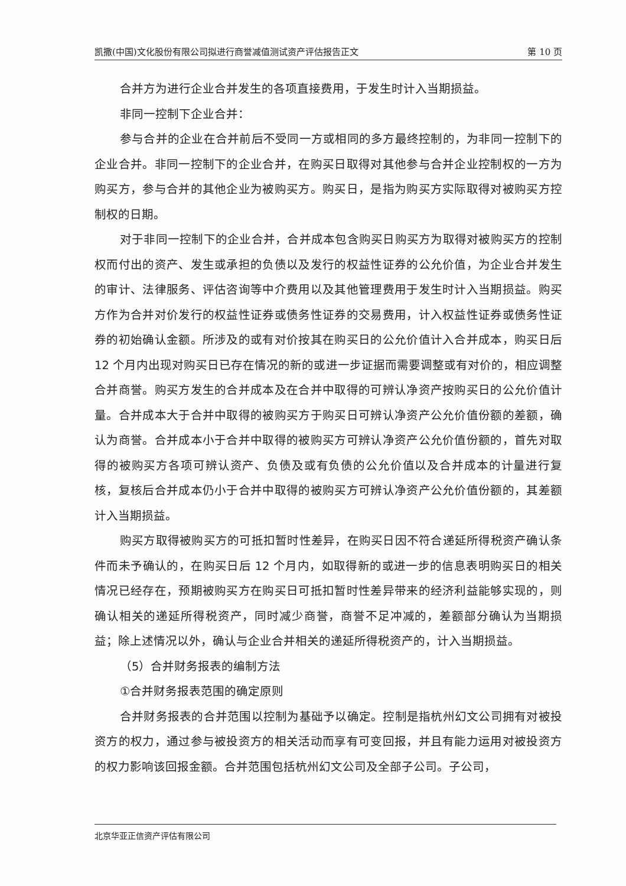凯撒(中国)文化股份有限公司拟进行商誉减值测试资产评估报告正文 第 10 页
合并方为进行企业合并发生的各项直接费用，于发生时计入当期损益。
非同一控制下企业合并：
参与合并的企业在合并前后不受同一方或相同的多方最终控制的，为非同一控制下的企业合并。非同一控制下的企业合并，在购买日取得对其他参与合并企业控制权的一方为购买方，参与合并的其他企业为被购买方。购买日，是指为购买方实际取得对被购买方控制权的日期。
对于非同一控制下的企业合并，合并成本包含购买日购买方为取得对被购买方的控制权而付出的资产、发生或承担的负债以及发行的权益性证券的公允价值，为企业合并发生的审计、法律服务、评估咨询等中介费用以及其他管理费用于发生时计入当期损益。购买方作为合并对价发行的权益性证券或债务性证券的交易费用，计入权益性证券或债务性证券的初始确认金额。所涉及的或有对价按其在购买日的公允价值计入合并成本，购买日后 12 个月内出现对购买日已存在情况的新的或进一步证据而需要调整或有对价的，相应调整合并商誉。购买方发生的合并成本及在合并中取得的可辨认净资产按购买日的公允价值计量。合并成本大于合并中取得的被购买方于购买日可辨认净资产公允价值份额的差额，确认为商誉。合并成本小于合并中取得的被购买方可辨认净资产公允价值份额的，首先对取得的被购买方各项可辨认资产、负债及或有负债的公允价值以及合并成本的计量进行复核，复核后合并成本仍小于合并中取得的被购买方可辨认净资产公允价值份额的，其差额计入当期损益。
购买方取得被购买方的可抵扣暂时性差异，在购买日因不符合递延所得税资产确认条件而未予确认的，在购买日后 12 个月内，如取得新的或进一步的信息表明购买日的相关情况已经存在，预期被购买方在购买日可抵扣暂时性差异带来的经济利益能够实现的，则确认相关的递延所得税资产，同时减少商誉，商誉不足冲减的，差额部分确认为当期损益；除上述情况以外，确认与企业合并相关的递延所得税资产的，计入当期损益。
（5）合并财务报表的编制方法
①合并财务报表范围的确定原则
合并财务报表的合并范围以控制为基础予以确定。控制是指杭州幻文公司拥有对被投资方的权力，通过参与被投资方的相关活动而享有可变回报，并且有能力运用对被投资方的权力影响该回报金额。合并范围包括杭州幻文公司及全部子公司。子公司，
北京华亚正信资产评估有限公司